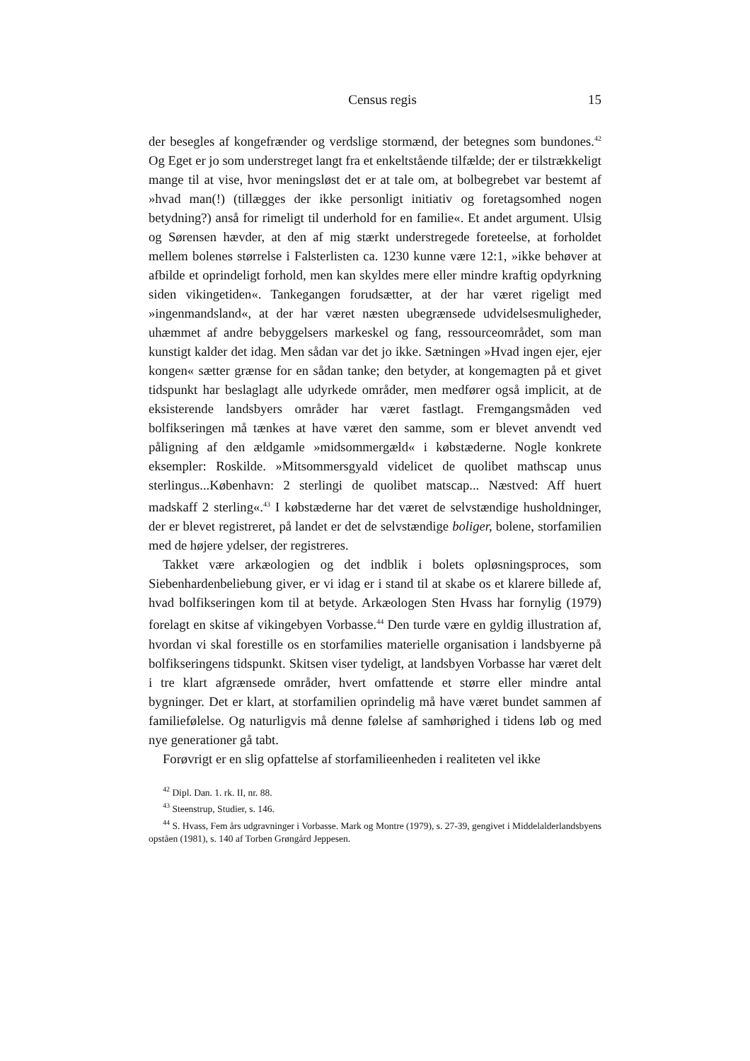Census regis 15
der besegles af kongefrænder og verdslige stormænd, der betegnes som bundones.<sup>42</sup> Og Eget er jo som understreget langt fra et enkeltstående tilfælde; der er tilstrækkeligt mange til at vise, hvor meningsløst det er at tale om, at bolbegrebet var bestemt af »hvad man(!) (tillægges der ikke personligt initiativ og foretagsomhed nogen betydning?) anså for rimeligt til underhold for en familie«. Et andet argument. Ulsig og Sørensen hævder, at den af mig stærkt understregede foreteelse, at forholdet mellem bolenes størrelse i Falsterlisten ca. 1230 kunne være 12:1, »ikke behøver at afbilde et oprindeligt forhold, men kan skyldes mere eller mindre kraftig opdyrkning siden vikingetiden«. Tankegangen forudsætter, at der har været rigeligt med »ingenmandsland«, at der har været næsten ubegrænsede udvidelsesmuligheder, uhæmmet af andre bebyggelsers markeskel og fang, ressourceområdet, som man kunstigt kalder det idag. Men sådan var det jo ikke. Sætningen »Hvad ingen ejer, ejer kongen« sætter grænse for en sådan tanke; den betyder, at kongemagten på et givet tidspunkt har beslaglagt alle udyrkede områder, men medfører også implicit, at de eksisterende landsbyers områder har været fastlagt. Fremgangsmåden ved bolfikseringen må tænkes at have været den samme, som er blevet anvendt ved påligning af den ældgamle »midsommergæld« i købstæderne. Nogle konkrete eksempler: Roskilde. »Mitsommersgyald videlicet de quolibet mathscap unus sterlingus...København: 2 sterlingi de quolibet matscap... Næstved: Aff huert madskaff 2 sterling«.<sup>43</sup> I købstæderne har det været de selvstændige husholdninger, der er blevet registreret, på landet er det de selvstændige boliger, bolene, storfamilien med de højere ydelser, der registreres.
Takket være arkæologien og det indblik i bolets opløsningsproces, som Siebenhardenbeliebung giver, er vi idag er i stand til at skabe os et klarere billede af, hvad bolfikseringen kom til at betyde. Arkæologen Sten Hvass har fornylig (1979) forelagt en skitse af vikingebyen Vorbasse.<sup>44</sup> Den turde være en gyldig illustration af, hvordan vi skal forestille os en storfamilies materielle organisation i landsbyerne på bolfikseringens tidspunkt. Skitsen viser tydeligt, at landsbyen Vorbasse har været delt i tre klart afgrænsede områder, hvert omfattende et større eller mindre antal bygninger. Det er klart, at storfamilien oprindelig må have været bundet sammen af familiefølelse. Og naturligvis må denne følelse af samhørighed i tidens løb og med nye generationer gå tabt.
Forøvrigt er en slig opfattelse af storfamilieenheden i realiteten vel ikke
<sup>42</sup> Dipl. Dan. 1. rk. II, nr. 88.
<sup>43</sup> Steenstrup, Studier, s. 146.
<sup>44</sup> S. Hvass, Fem års udgravninger i Vorbasse. Mark og Montre (1979), s. 27-39, gengivet i Middelalderlandsbyens opståen (1981), s. 140 af Torben Grøngård Jeppesen.